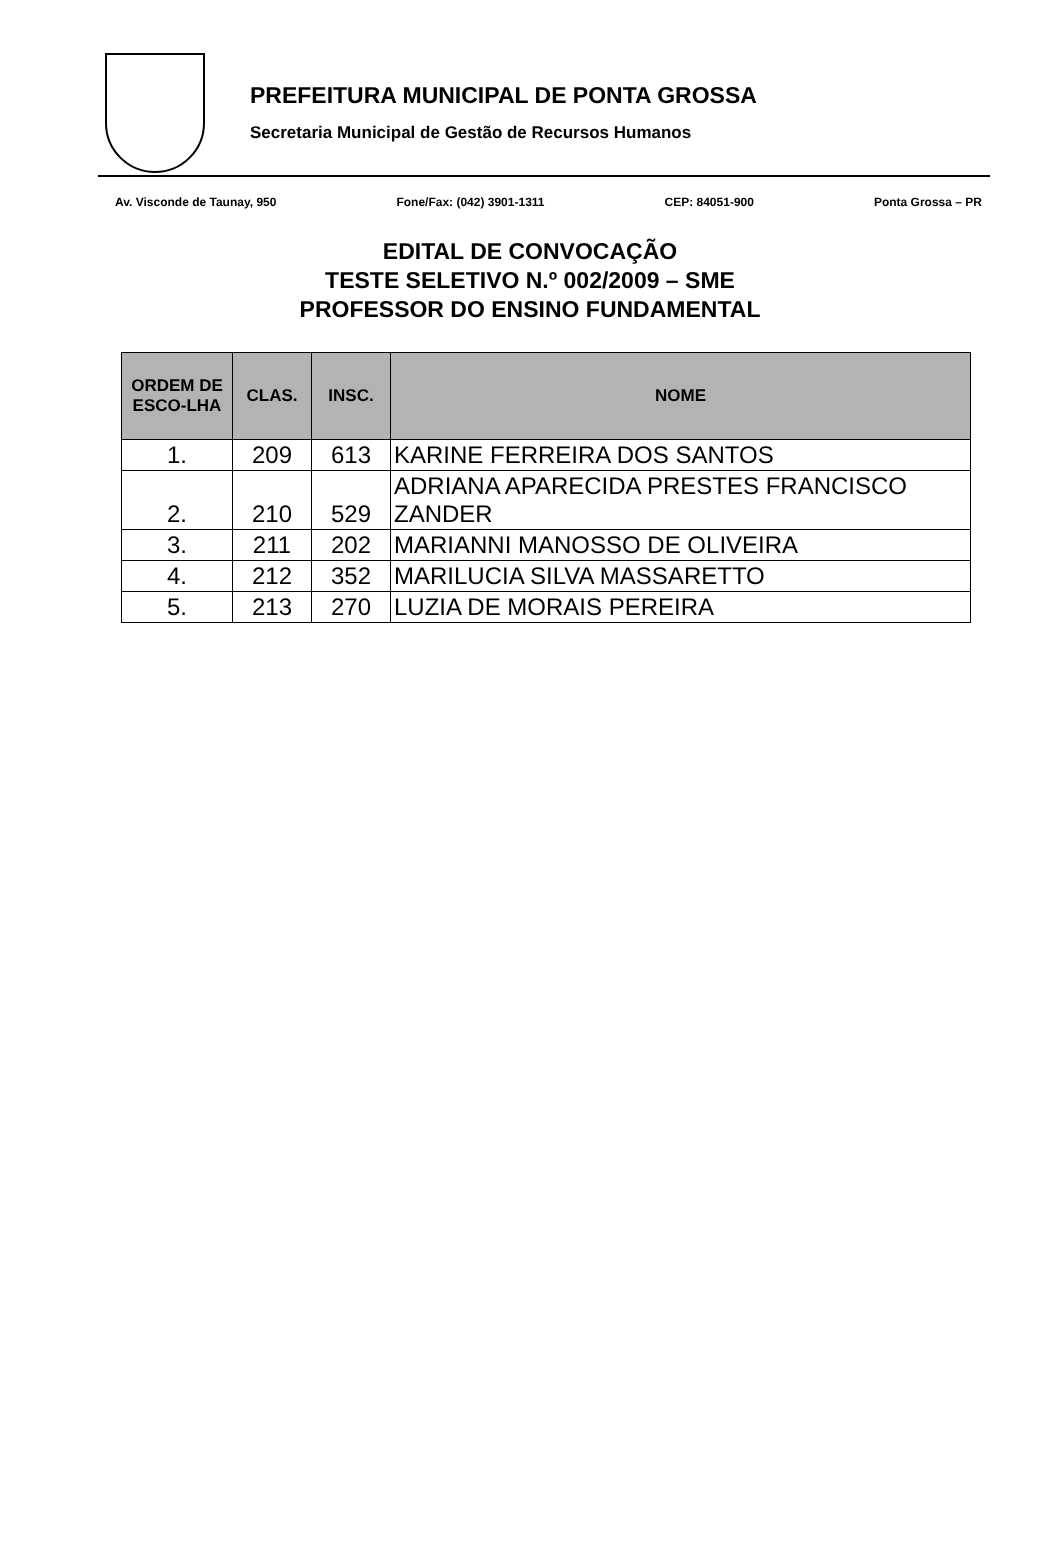PREFEITURA MUNICIPAL DE PONTA GROSSA
Secretaria Municipal de Gestão de Recursos Humanos
Av. Visconde de Taunay, 950 Fone/Fax: (042) 3901-1311 CEP: 84051-900 Ponta Grossa – PR
EDITAL DE CONVOCAÇÃO
TESTE SELETIVO N.º 002/2009 – SME
PROFESSOR DO ENSINO FUNDAMENTAL
| ORDEM DE ESCO-LHA | CLAS. | INSC. | NOME |
| --- | --- | --- | --- |
| 1. | 209 | 613 | KARINE FERREIRA DOS SANTOS |
| 2. | 210 | 529 | ADRIANA APARECIDA PRESTES FRANCISCO ZANDER |
| 3. | 211 | 202 | MARIANNI MANOSSO DE OLIVEIRA |
| 4. | 212 | 352 | MARILUCIA SILVA MASSARETTO |
| 5. | 213 | 270 | LUZIA DE MORAIS PEREIRA |